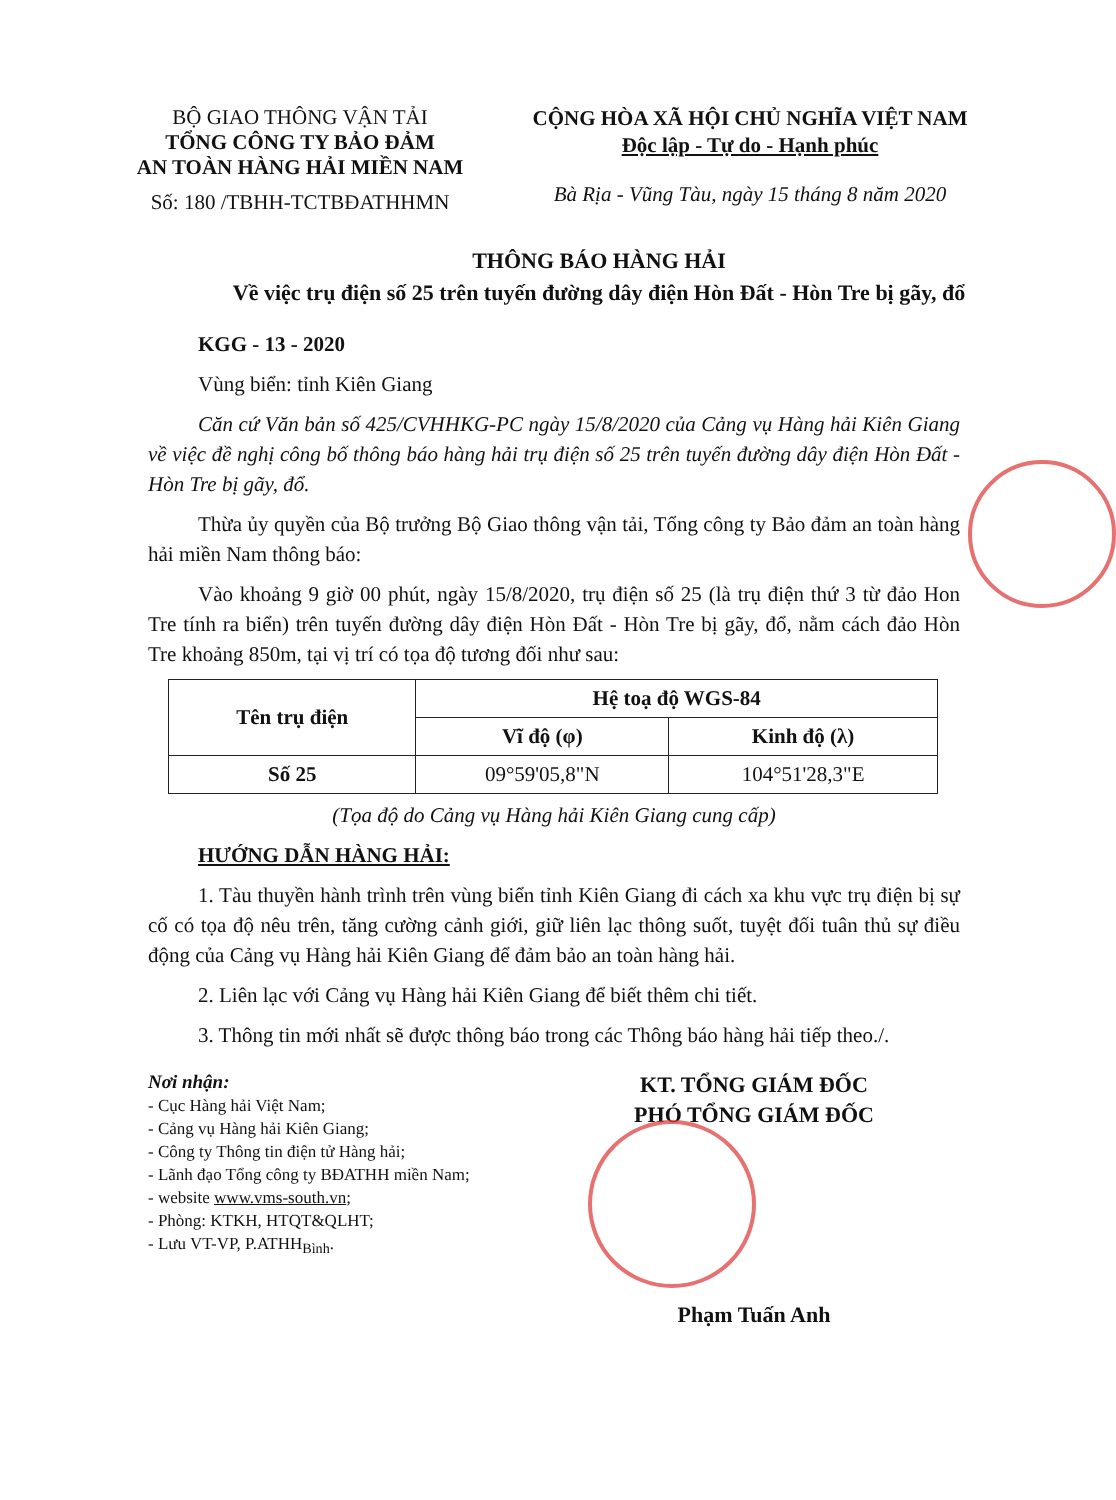BỘ GIAO THÔNG VẬN TẢI
TỔNG CÔNG TY BẢO ĐẢM
AN TOÀN HÀNG HẢI MIỀN NAM
Số: 180 /TBHH-TCTBĐATHHMN
CỘNG HÒA XÃ HỘI CHỦ NGHĨA VIỆT NAM
Độc lập - Tự do - Hạnh phúc
Bà Rịa - Vũng Tàu, ngày 15 tháng 8 năm 2020
THÔNG BÁO HÀNG HẢI
Về việc trụ điện số 25 trên tuyến đường dây điện Hòn Đất - Hòn Tre bị gãy, đổ
KGG - 13 - 2020
Vùng biển: tỉnh Kiên Giang
Căn cứ Văn bản số 425/CVHHKG-PC ngày 15/8/2020 của Cảng vụ Hàng hải Kiên Giang về việc đề nghị công bố thông báo hàng hải trụ điện số 25 trên tuyến đường dây điện Hòn Đất - Hòn Tre bị gãy, đổ.
Thừa ủy quyền của Bộ trưởng Bộ Giao thông vận tải, Tổng công ty Bảo đảm an toàn hàng hải miền Nam thông báo:
Vào khoảng 9 giờ 00 phút, ngày 15/8/2020, trụ điện số 25 (là trụ điện thứ 3 từ đảo Hon Tre tính ra biển) trên tuyến đường dây điện Hòn Đất - Hòn Tre bị gãy, đổ, nằm cách đảo Hòn Tre khoảng 850m, tại vị trí có tọa độ tương đối như sau:
| Tên trụ điện | Hệ toạ độ WGS-84 | |
| --- | --- | --- |
| | Vĩ độ (φ) | Kinh độ (λ) |
| Số 25 | 09°59'05,8"N | 104°51'28,3"E |
(Tọa độ do Cảng vụ Hàng hải Kiên Giang cung cấp)
HƯỚNG DẪN HÀNG HẢI:
1. Tàu thuyền hành trình trên vùng biển tỉnh Kiên Giang đi cách xa khu vực trụ điện bị sự cố có tọa độ nêu trên, tăng cường cảnh giới, giữ liên lạc thông suốt, tuyệt đối tuân thủ sự điều động của Cảng vụ Hàng hải Kiên Giang để đảm bảo an toàn hàng hải.
2. Liên lạc với Cảng vụ Hàng hải Kiên Giang để biết thêm chi tiết.
3. Thông tin mới nhất sẽ được thông báo trong các Thông báo hàng hải tiếp theo./.
Nơi nhận:
- Cục Hàng hải Việt Nam;
- Cảng vụ Hàng hải Kiên Giang;
- Công ty Thông tin điện tử Hàng hải;
- Lãnh đạo Tổng công ty BĐATHH miền Nam;
- website www.vms-south.vn;
- Phòng: KTKH, HTQT&QLHT;
- Lưu VT-VP, P.ATHH<sub>Bình</sub>.
KT. TỔNG GIÁM ĐỐC
PHÓ TỔNG GIÁM ĐỐC
Phạm Tuấn Anh